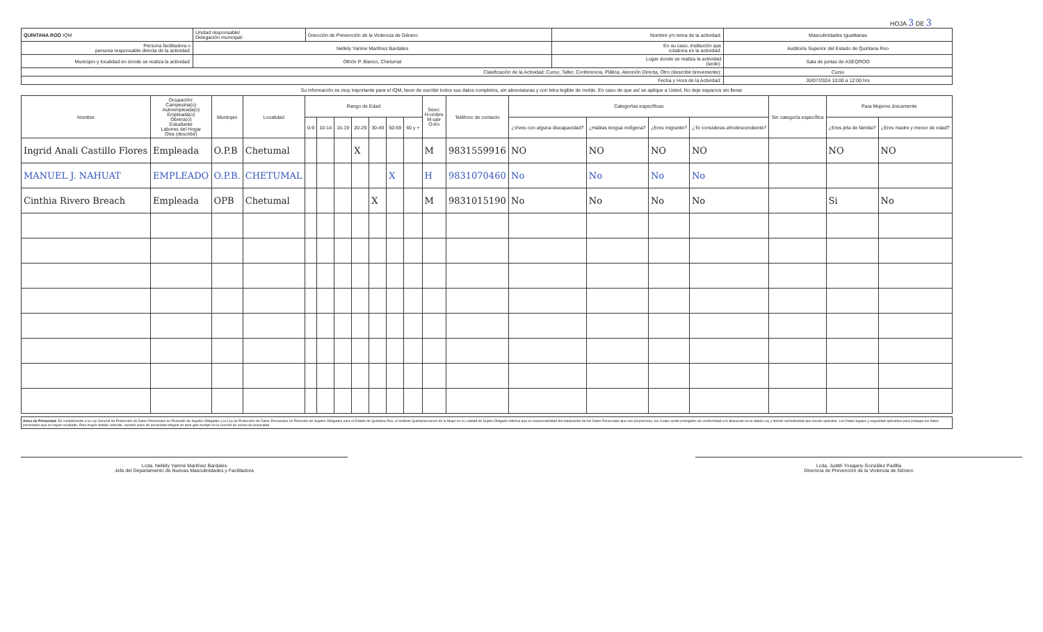HOJA 3 DE 3
| QUINTANA ROO IQM | Unidad responsable/ Delegación municipal: | Dirección de Prevención de la Violencia de Género | Nombre y/o tema de la actividad: | Masculinidades Igualitarias |
| Persona facilitadora o persona responsable directa de la actividad: | Nellely Yarime Martínez Bardales | | En su caso, institución que colabora en la actividad: | Auditoría Superior del Estado de Quintana Roo |
| Municipio y localidad en donde se realiza la actividad: | Othón P. Blanco, Chetumal | | Lugar donde se realiza la actividad (sede): | Sala de juntas de ASEQROO |
| Clasificación de la Actividad: Curso, Taller, Conferencia, Plática, Atención Directa, Otro (describir brevemente): | | | | Curso |
| Fecha y Hora de la Actividad: | | | | 30/07/2024 10:00 a 12:00 hrs |
Su información es muy importante para el IQM, favor de escribir todos sus datos completos, sin abreviaturas y con letra legible de molde. En caso de que así se aplique a Usted, No deje espacios sin llenar
| Nombre | Ocupación: Campesina(o) Autoempleada(o) Empleada(o) Obrera(o) Estudiante Labores del Hogar Otra (describir) | Municipio | Localidad | Rango de Edad | | | | | | | Sexo: H-ombre M-ujer O-tro | Teléfono de contacto | Categorías específicas | | | | Sin categoría específica | Para Mujeres únicamente | |
| --- | --- | --- | --- | --- | --- | --- | --- | --- | --- | --- | --- | --- | --- | --- | --- | --- | --- | --- | --- |
| | | | | 0-9 | 10-14 | 15-19 | 20-29 | 30-49 | 50-59 | 60 y + | | | ¿Vives con alguna discapacidad? | ¿Hablas lengua indígena? | ¿Eres migrante? | ¿Te consideras afrodescendiente? | | ¿Eres jefa de familia? | ¿Eres madre y menor de edad? |
| Ingrid Anali Castillo Flores | Empleada | O.P.B | Chetumal | | | | X | | | | M | 9831559916 | NO | NO | NO | NO | | NO | NO |
| MANUEL J. NAHUAT | EMPLEADO | O.P.B. | CHETUMAL | | | | | | X | | H | 9831070460 | No | No | No | No | | | |
| Cinthia Rivero Breach | Empleada | OPB | Chetumal | | | | | X | | | M | 9831015190 | No | No | No | No | | Si | No |
Aviso de Privacidad: En cumplimiento a la Ley General de Protección de Datos Personales en Posesión de Sujetos Obligados y la Ley de Protección de Datos Personales en Posesión de Sujetos Obligados para el Estado de Quintana Roo, el Instituto Quintanarroense de la Mujer en su calidad de Sujeto Obligado informa que es responsabilidad del tratamiento de los Datos Personales que nos proporcione, los cuales serán protegidos de conformidad a lo dispuesto en la citada Ley y demás normatividad que resulte aplicable. Los Datos legales y seguridad aplicables para proteger los datos personales que se hayan recabado. Para mayor detalle consulte, nuestro aviso de privacidad integral en qroo.gob.mx/iqm en la sección de avisos de privacidad.
Lcda. Nellely Yarime Martínez Bardales
Jefa del Departamento de Nuevas Masculinidades y Facilitadora
Lcda. Judith Yosajany González Padilla
Directora de Prevención de la Violencia de Género